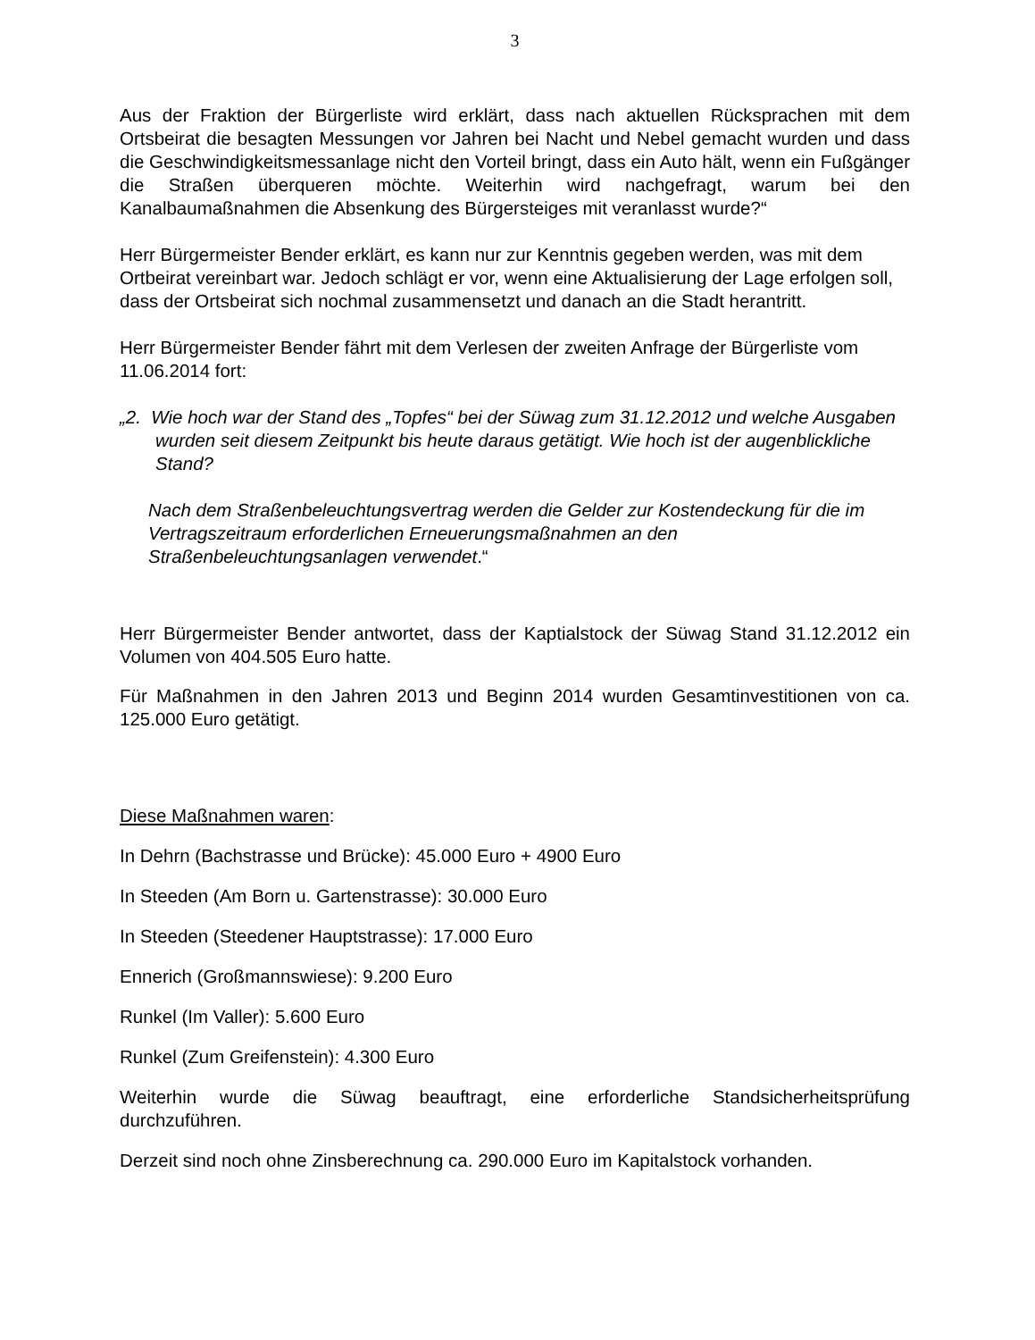3
Aus der Fraktion der Bürgerliste wird erklärt, dass nach aktuellen Rücksprachen mit dem Ortsbeirat die besagten Messungen vor Jahren bei Nacht und Nebel gemacht wurden und dass die Geschwindigkeitsmessanlage nicht den Vorteil bringt, dass ein Auto hält, wenn ein Fußgänger die Straßen überqueren möchte. Weiterhin wird nachgefragt, warum bei den Kanalbaumaßnahmen die Absenkung des Bürgersteiges mit veranlasst wurde?“
Herr Bürgermeister Bender erklärt, es kann nur zur Kenntnis gegeben werden, was mit dem Ortbeirat vereinbart war. Jedoch schlägt er vor, wenn eine Aktualisierung der Lage erfolgen soll, dass der Ortsbeirat sich nochmal zusammensetzt und danach an die Stadt herantritt.
Herr Bürgermeister Bender fährt mit dem Verlesen der zweiten Anfrage der Bürgerliste vom 11.06.2014 fort:
„2. Wie hoch war der Stand des „Topfes“ bei der Süwag zum 31.12.2012 und welche Ausgaben wurden seit diesem Zeitpunkt bis heute daraus getätigt. Wie hoch ist der augenblickliche Stand?
Nach dem Straßenbeleuchtungsvertrag werden die Gelder zur Kostendeckung für die im Vertragszeitraum erforderlichen Erneuerungsmaßnahmen an den Straßenbeleuchtungsanlagen verwendet.“
Herr Bürgermeister Bender antwortet, dass der Kaptialstock der Süwag Stand 31.12.2012 ein Volumen von 404.505 Euro hatte.
Für Maßnahmen in den Jahren 2013 und Beginn 2014 wurden Gesamtinvestitionen von ca. 125.000 Euro getätigt.
Diese Maßnahmen waren:
In Dehrn (Bachstrasse und Brücke): 45.000 Euro + 4900 Euro
In Steeden (Am Born u. Gartenstrasse): 30.000 Euro
In Steeden (Steedener Hauptstrasse): 17.000 Euro
Ennerich (Großmannswiese): 9.200 Euro
Runkel (Im Valler): 5.600 Euro
Runkel (Zum Greifenstein): 4.300 Euro
Weiterhin wurde die Süwag beauftragt, eine erforderliche Standsicherheitsprüfung durchzuführen.
Derzeit sind noch ohne Zinsberechnung ca. 290.000 Euro im Kapitalstock vorhanden.